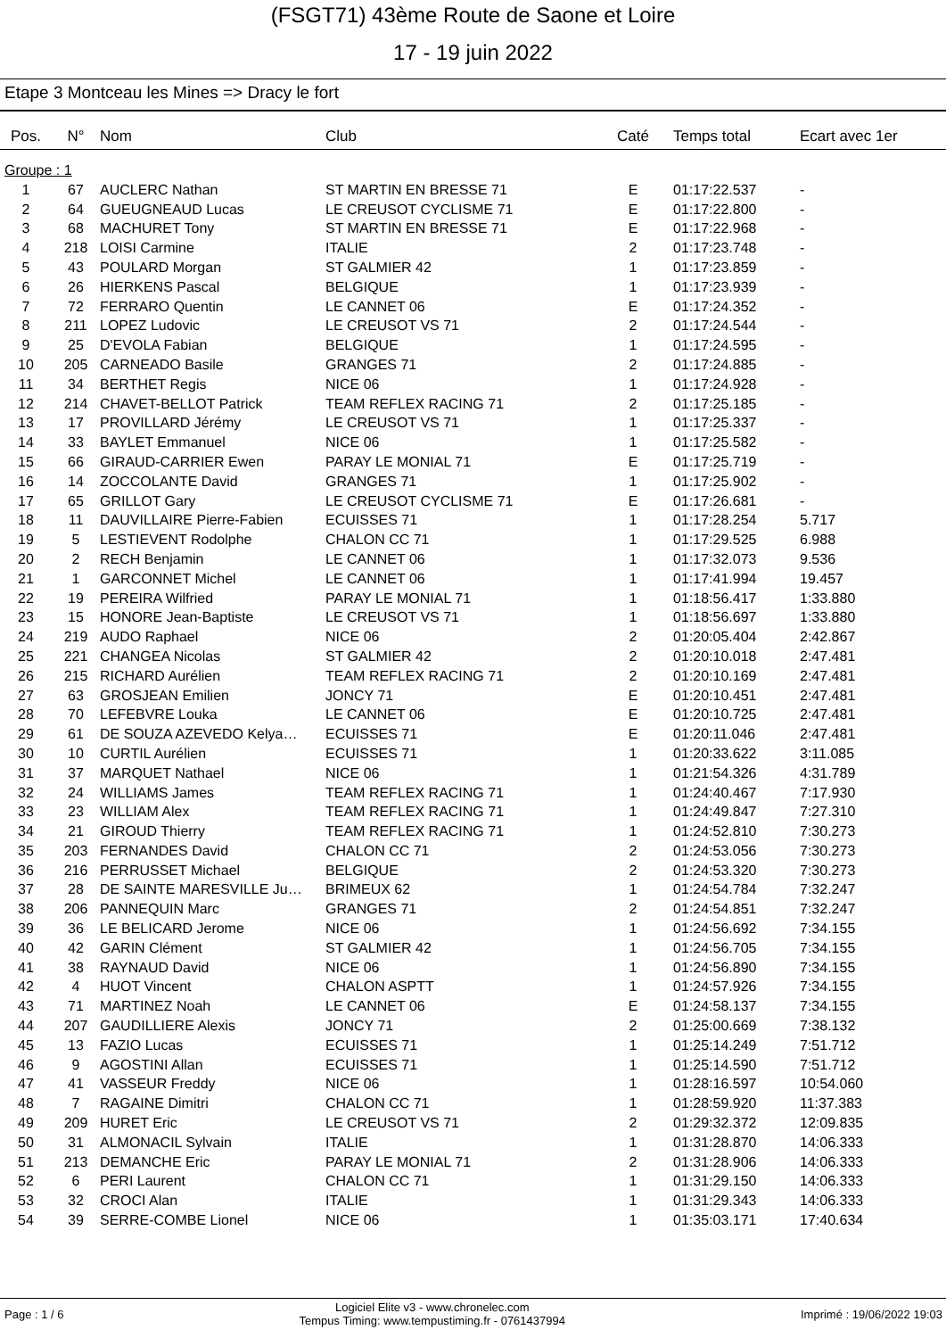(FSGT71) 43ème Route de Saone et Loire
17 - 19 juin 2022
Etape 3 Montceau les Mines => Dracy le fort
| Pos. | N° | Nom | Club | Caté | Temps total | Ecart avec 1er |
| --- | --- | --- | --- | --- | --- | --- |
| Groupe : 1 | | | | | | |
| 1 | 67 | AUCLERC Nathan | ST MARTIN EN BRESSE 71 | E | 01:17:22.537 | - |
| 2 | 64 | GUEUGNEAUD Lucas | LE CREUSOT CYCLISME 71 | E | 01:17:22.800 | - |
| 3 | 68 | MACHURET Tony | ST MARTIN EN BRESSE 71 | E | 01:17:22.968 | - |
| 4 | 218 | LOISI Carmine | ITALIE | 2 | 01:17:23.748 | - |
| 5 | 43 | POULARD Morgan | ST GALMIER 42 | 1 | 01:17:23.859 | - |
| 6 | 26 | HIERKENS Pascal | BELGIQUE | 1 | 01:17:23.939 | - |
| 7 | 72 | FERRARO Quentin | LE CANNET 06 | E | 01:17:24.352 | - |
| 8 | 211 | LOPEZ Ludovic | LE CREUSOT VS 71 | 2 | 01:17:24.544 | - |
| 9 | 25 | D'EVOLA Fabian | BELGIQUE | 1 | 01:17:24.595 | - |
| 10 | 205 | CARNEADO Basile | GRANGES 71 | 2 | 01:17:24.885 | - |
| 11 | 34 | BERTHET Regis | NICE 06 | 1 | 01:17:24.928 | - |
| 12 | 214 | CHAVET-BELLOT Patrick | TEAM REFLEX RACING 71 | 2 | 01:17:25.185 | - |
| 13 | 17 | PROVILLARD Jérémy | LE CREUSOT VS 71 | 1 | 01:17:25.337 | - |
| 14 | 33 | BAYLET Emmanuel | NICE 06 | 1 | 01:17:25.582 | - |
| 15 | 66 | GIRAUD-CARRIER Ewen | PARAY LE MONIAL 71 | E | 01:17:25.719 | - |
| 16 | 14 | ZOCCOLANTE David | GRANGES 71 | 1 | 01:17:25.902 | - |
| 17 | 65 | GRILLOT Gary | LE CREUSOT CYCLISME 71 | E | 01:17:26.681 | - |
| 18 | 11 | DAUVILLAIRE Pierre-Fabien | ECUISSES 71 | 1 | 01:17:28.254 | 5.717 |
| 19 | 5 | LESTIEVENT Rodolphe | CHALON CC 71 | 1 | 01:17:29.525 | 6.988 |
| 20 | 2 | RECH Benjamin | LE CANNET 06 | 1 | 01:17:32.073 | 9.536 |
| 21 | 1 | GARCONNET Michel | LE CANNET 06 | 1 | 01:17:41.994 | 19.457 |
| 22 | 19 | PEREIRA Wilfried | PARAY LE MONIAL 71 | 1 | 01:18:56.417 | 1:33.880 |
| 23 | 15 | HONORE Jean-Baptiste | LE CREUSOT VS 71 | 1 | 01:18:56.697 | 1:33.880 |
| 24 | 219 | AUDO Raphael | NICE 06 | 2 | 01:20:05.404 | 2:42.867 |
| 25 | 221 | CHANGEA Nicolas | ST GALMIER 42 | 2 | 01:20:10.018 | 2:47.481 |
| 26 | 215 | RICHARD Aurélien | TEAM REFLEX RACING 71 | 2 | 01:20:10.169 | 2:47.481 |
| 27 | 63 | GROSJEAN Emilien | JONCY 71 | E | 01:20:10.451 | 2:47.481 |
| 28 | 70 | LEFEBVRE Louka | LE CANNET 06 | E | 01:20:10.725 | 2:47.481 |
| 29 | 61 | DE SOUZA AZEVEDO Kelya… | ECUISSES 71 | E | 01:20:11.046 | 2:47.481 |
| 30 | 10 | CURTIL Aurélien | ECUISSES 71 | 1 | 01:20:33.622 | 3:11.085 |
| 31 | 37 | MARQUET Nathael | NICE 06 | 1 | 01:21:54.326 | 4:31.789 |
| 32 | 24 | WILLIAMS James | TEAM REFLEX RACING 71 | 1 | 01:24:40.467 | 7:17.930 |
| 33 | 23 | WILLIAM Alex | TEAM REFLEX RACING 71 | 1 | 01:24:49.847 | 7:27.310 |
| 34 | 21 | GIROUD Thierry | TEAM REFLEX RACING 71 | 1 | 01:24:52.810 | 7:30.273 |
| 35 | 203 | FERNANDES David | CHALON CC 71 | 2 | 01:24:53.056 | 7:30.273 |
| 36 | 216 | PERRUSSET Michael | BELGIQUE | 2 | 01:24:53.320 | 7:30.273 |
| 37 | 28 | DE SAINTE MARESVILLE Ju… | BRIMEUX 62 | 1 | 01:24:54.784 | 7:32.247 |
| 38 | 206 | PANNEQUIN Marc | GRANGES 71 | 2 | 01:24:54.851 | 7:32.247 |
| 39 | 36 | LE BELICARD Jerome | NICE 06 | 1 | 01:24:56.692 | 7:34.155 |
| 40 | 42 | GARIN Clément | ST GALMIER 42 | 1 | 01:24:56.705 | 7:34.155 |
| 41 | 38 | RAYNAUD David | NICE 06 | 1 | 01:24:56.890 | 7:34.155 |
| 42 | 4 | HUOT Vincent | CHALON ASPTT | 1 | 01:24:57.926 | 7:34.155 |
| 43 | 71 | MARTINEZ Noah | LE CANNET 06 | E | 01:24:58.137 | 7:34.155 |
| 44 | 207 | GAUDILLIERE Alexis | JONCY 71 | 2 | 01:25:00.669 | 7:38.132 |
| 45 | 13 | FAZIO Lucas | ECUISSES 71 | 1 | 01:25:14.249 | 7:51.712 |
| 46 | 9 | AGOSTINI Allan | ECUISSES 71 | 1 | 01:25:14.590 | 7:51.712 |
| 47 | 41 | VASSEUR Freddy | NICE 06 | 1 | 01:28:16.597 | 10:54.060 |
| 48 | 7 | RAGAINE Dimitri | CHALON CC 71 | 1 | 01:28:59.920 | 11:37.383 |
| 49 | 209 | HURET Eric | LE CREUSOT VS 71 | 2 | 01:29:32.372 | 12:09.835 |
| 50 | 31 | ALMONACIL Sylvain | ITALIE | 1 | 01:31:28.870 | 14:06.333 |
| 51 | 213 | DEMANCHE Eric | PARAY LE MONIAL 71 | 2 | 01:31:28.906 | 14:06.333 |
| 52 | 6 | PERI Laurent | CHALON CC 71 | 1 | 01:31:29.150 | 14:06.333 |
| 53 | 32 | CROCI Alan | ITALIE | 1 | 01:31:29.343 | 14:06.333 |
| 54 | 39 | SERRE-COMBE Lionel | NICE 06 | 1 | 01:35:03.171 | 17:40.634 |
Page : 1 / 6 Logiciel Elite v3 - www.chronelec.com
Tempus Timing: www.tempustiming.fr - 0761437994 Imprimé : 19/06/2022 19:03